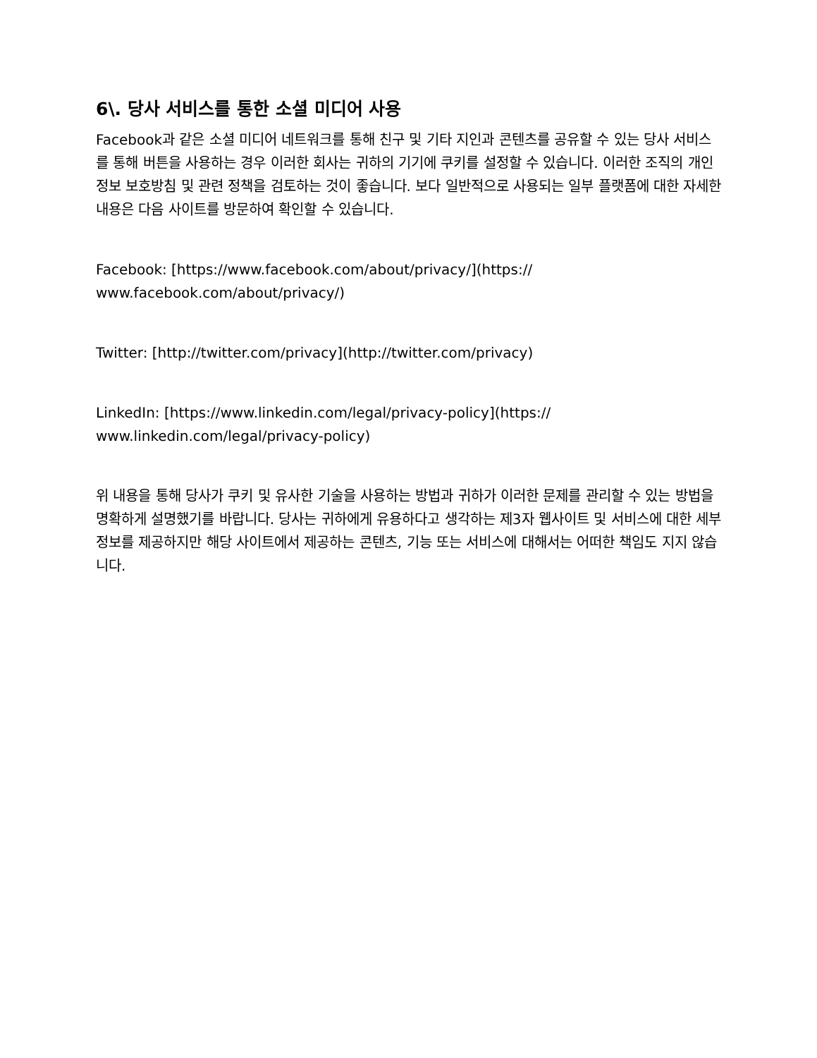6\. 당사 서비스를 통한 소셜 미디어 사용
Facebook과 같은 소셜 미디어 네트워크를 통해 친구 및 기타 지인과 콘텐츠를 공유할 수 있는 당사 서비스를 통해 버튼을 사용하는 경우 이러한 회사는 귀하의 기기에 쿠키를 설정할 수 있습니다. 이러한 조직의 개인정보 보호방침 및 관련 정책을 검토하는 것이 좋습니다. 보다 일반적으로 사용되는 일부 플랫폼에 대한 자세한 내용은 다음 사이트를 방문하여 확인할 수 있습니다.
Facebook: [https://www.facebook.com/about/privacy/](https://
www.facebook.com/about/privacy/)
Twitter: [http://twitter.com/privacy](http://twitter.com/privacy)
LinkedIn: [https://www.linkedin.com/legal/privacy-policy](https://
www.linkedin.com/legal/privacy-policy)
위 내용을 통해 당사가 쿠키 및 유사한 기술을 사용하는 방법과 귀하가 이러한 문제를 관리할 수 있는 방법을 명확하게 설명했기를 바랍니다. 당사는 귀하에게 유용하다고 생각하는 제3자 웹사이트 및 서비스에 대한 세부 정보를 제공하지만 해당 사이트에서 제공하는 콘텐츠, 기능 또는 서비스에 대해서는 어떠한 책임도 지지 않습니다.